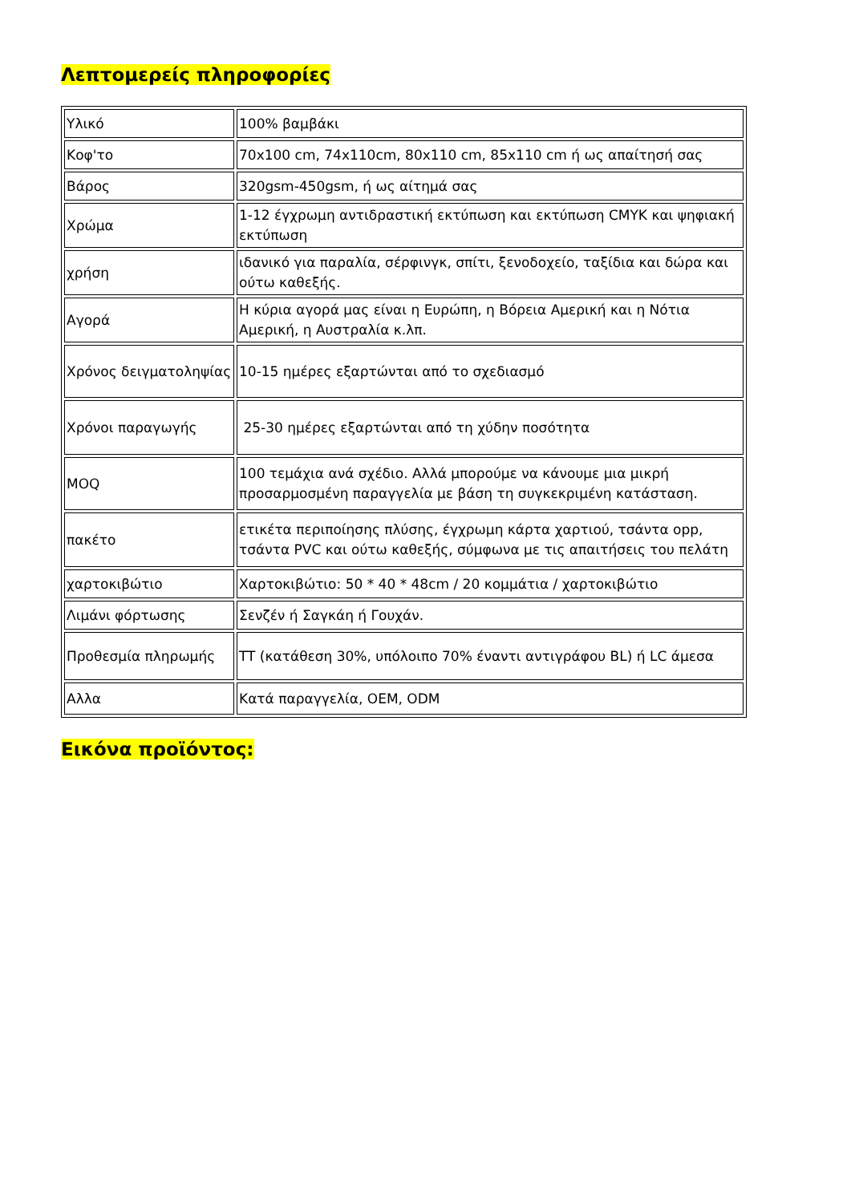Λεπτομερείς πληροφορίες
| Υλικό | 100% βαμβάκι |
| Κοφ'το | 70x100 cm, 74x110cm, 80x110 cm, 85x110 cm ή ως απαίτησή σας |
| Βάρος | 320gsm-450gsm, ή ως αίτημά σας |
| Χρώμα | 1-12 έγχρωμη αντιδραστική εκτύπωση και εκτύπωση CMYK και ψηφιακή εκτύπωση |
| χρήση | ιδανικό για παραλία, σέρφινγκ, σπίτι, ξενοδοχείο, ταξίδια και δώρα και ούτω καθεξής. |
| Αγορά | Η κύρια αγορά μας είναι η Ευρώπη, η Βόρεια Αμερική και η Νότια Αμερική, η Αυστραλία κ.λπ. |
| Χρόνος δειγματοληψίας | 10-15 ημέρες εξαρτώνται από το σχεδιασμό |
| Χρόνοι παραγωγής | 25-30 ημέρες εξαρτώνται από τη χύδην ποσότητα |
| MOQ | 100 τεμάχια ανά σχέδιο. Αλλά μπορούμε να κάνουμε μια μικρή προσαρμοσμένη παραγγελία με βάση τη συγκεκριμένη κατάσταση. |
| πακέτο | ετικέτα περιποίησης πλύσης, έγχρωμη κάρτα χαρτιού, τσάντα opp, τσάντα PVC και ούτω καθεξής, σύμφωνα με τις απαιτήσεις του πελάτη |
| χαρτοκιβώτιο | Χαρτοκιβώτιο: 50 * 40 * 48cm / 20 κομμάτια / χαρτοκιβώτιο |
| Λιμάνι φόρτωσης | Σενζέν ή Σαγκάη ή Γουχάν. |
| Προθεσμία πληρωμής | TT (κατάθεση 30%, υπόλοιπο 70% έναντι αντιγράφου BL) ή LC άμεσα |
| Αλλα | Κατά παραγγελία, OEM, ODM |
Εικόνα προϊόντος: